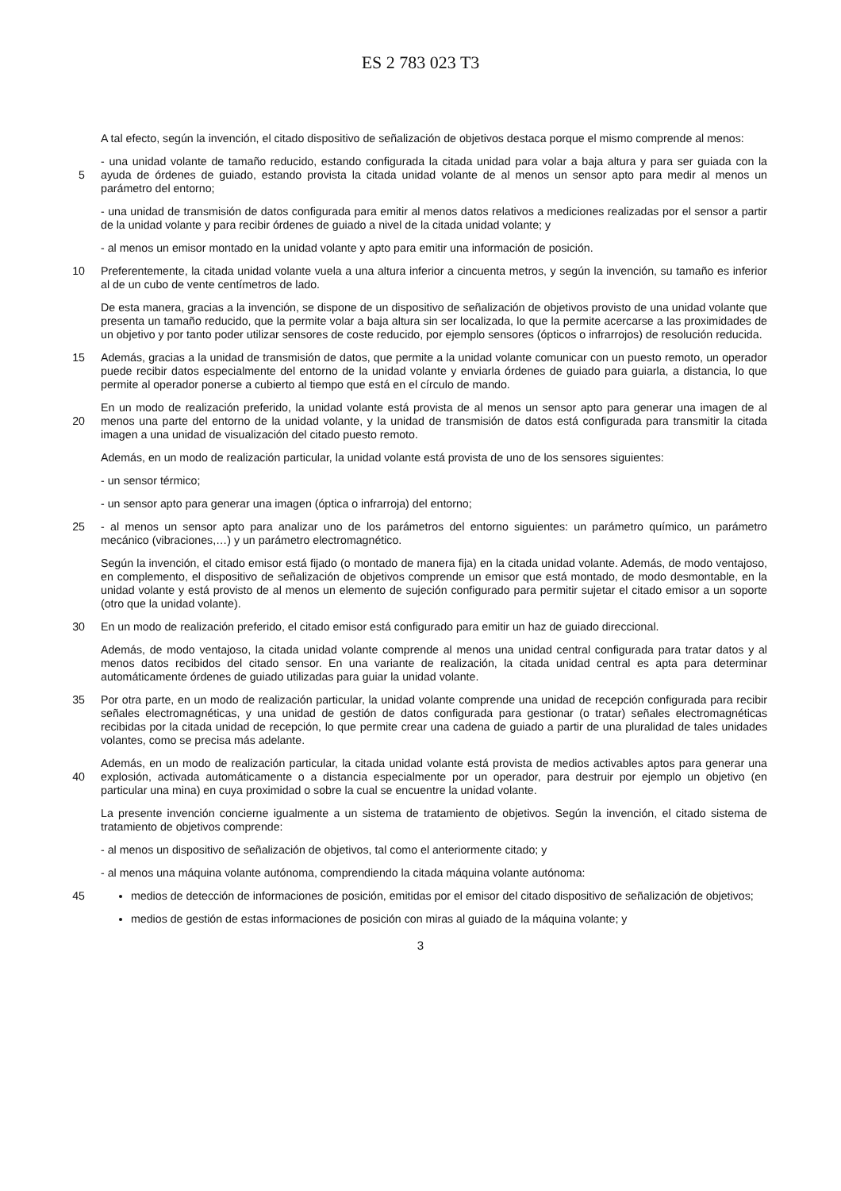ES 2 783 023 T3
A tal efecto, según la invención, el citado dispositivo de señalización de objetivos destaca porque el mismo comprende al menos:
- una unidad volante de tamaño reducido, estando configurada la citada unidad para volar a baja altura y para ser guiada con la ayuda de órdenes de guiado, estando provista la citada unidad volante de al menos un sensor apto para 5 medir al menos un parámetro del entorno;
- una unidad de transmisión de datos configurada para emitir al menos datos relativos a mediciones realizadas por el sensor a partir de la unidad volante y para recibir órdenes de guiado a nivel de la citada unidad volante; y
- al menos un emisor montado en la unidad volante y apto para emitir una información de posición.
Preferentemente, la citada unidad volante vuela a una altura inferior a cincuenta metros, y según la invención, su 10 tamaño es inferior al de un cubo de vente centímetros de lado.
De esta manera, gracias a la invención, se dispone de un dispositivo de señalización de objetivos provisto de una unidad volante que presenta un tamaño reducido, que la permite volar a baja altura sin ser localizada, lo que la permite acercarse a las proximidades de un objetivo y por tanto poder utilizar sensores de coste reducido, por ejemplo sensores (ópticos o infrarrojos) de resolución reducida.
15 Además, gracias a la unidad de transmisión de datos, que permite a la unidad volante comunicar con un puesto remoto, un operador puede recibir datos especialmente del entorno de la unidad volante y enviarla órdenes de guiado para guiarla, a distancia, lo que permite al operador ponerse a cubierto al tiempo que está en el círculo de mando.
En un modo de realización preferido, la unidad volante está provista de al menos un sensor apto para generar una imagen de al menos una parte del entorno de la unidad volante, y la unidad de transmisión de datos está configurada 20 para transmitir la citada imagen a una unidad de visualización del citado puesto remoto.
Además, en un modo de realización particular, la unidad volante está provista de uno de los sensores siguientes:
- un sensor térmico;
- un sensor apto para generar una imagen (óptica o infrarroja) del entorno;
- al menos un sensor apto para analizar uno de los parámetros del entorno siguientes: un parámetro químico, un 25 parámetro mecánico (vibraciones,…) y un parámetro electromagnético.
Según la invención, el citado emisor está fijado (o montado de manera fija) en la citada unidad volante. Además, de modo ventajoso, en complemento, el dispositivo de señalización de objetivos comprende un emisor que está montado, de modo desmontable, en la unidad volante y está provisto de al menos un elemento de sujeción configurado para permitir sujetar el citado emisor a un soporte (otro que la unidad volante).
30 En un modo de realización preferido, el citado emisor está configurado para emitir un haz de guiado direccional.
Además, de modo ventajoso, la citada unidad volante comprende al menos una unidad central configurada para tratar datos y al menos datos recibidos del citado sensor. En una variante de realización, la citada unidad central es apta para determinar automáticamente órdenes de guiado utilizadas para guiar la unidad volante.
Por otra parte, en un modo de realización particular, la unidad volante comprende una unidad de recepción configurada 35 para recibir señales electromagnéticas, y una unidad de gestión de datos configurada para gestionar (o tratar) señales electromagnéticas recibidas por la citada unidad de recepción, lo que permite crear una cadena de guiado a partir de una pluralidad de tales unidades volantes, como se precisa más adelante.
Además, en un modo de realización particular, la citada unidad volante está provista de medios activables aptos para generar una explosión, activada automáticamente o a distancia especialmente por un operador, para destruir por 40 ejemplo un objetivo (en particular una mina) en cuya proximidad o sobre la cual se encuentre la unidad volante.
La presente invención concierne igualmente a un sistema de tratamiento de objetivos. Según la invención, el citado sistema de tratamiento de objetivos comprende:
- al menos un dispositivo de señalización de objetivos, tal como el anteriormente citado; y
- al menos una máquina volante autónoma, comprendiendo la citada máquina volante autónoma:
45 medios de detección de informaciones de posición, emitidas por el emisor del citado dispositivo de señalización de objetivos;
medios de gestión de estas informaciones de posición con miras al guiado de la máquina volante; y
3